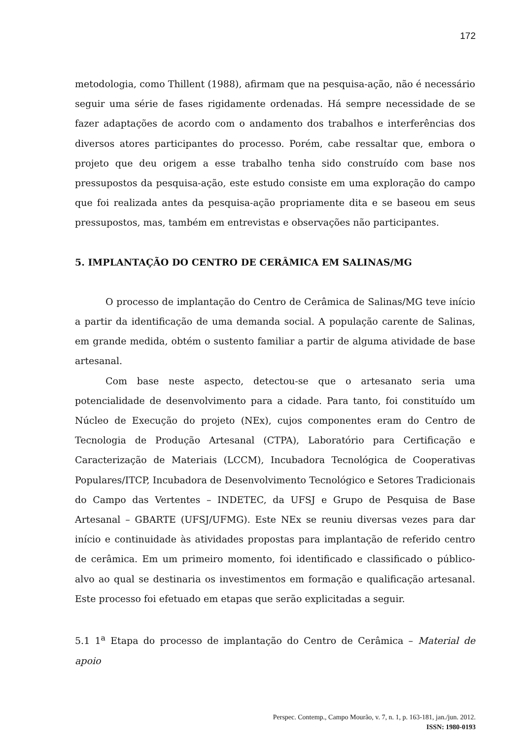172
metodologia, como Thillent (1988), afirmam que na pesquisa-ação, não é necessário seguir uma série de fases rigidamente ordenadas. Há sempre necessidade de se fazer adaptações de acordo com o andamento dos trabalhos e interferências dos diversos atores participantes do processo. Porém, cabe ressaltar que, embora o projeto que deu origem a esse trabalho tenha sido construído com base nos pressupostos da pesquisa-ação, este estudo consiste em uma exploração do campo que foi realizada antes da pesquisa-ação propriamente dita e se baseou em seus pressupostos, mas, também em entrevistas e observações não participantes.
5. IMPLANTAÇÃO DO CENTRO DE CERÂMICA EM SALINAS/MG
O processo de implantação do Centro de Cerâmica de Salinas/MG teve início a partir da identificação de uma demanda social. A população carente de Salinas, em grande medida, obtém o sustento familiar a partir de alguma atividade de base artesanal.
Com base neste aspecto, detectou-se que o artesanato seria uma potencialidade de desenvolvimento para a cidade. Para tanto, foi constituído um Núcleo de Execução do projeto (NEx), cujos componentes eram do Centro de Tecnologia de Produção Artesanal (CTPA), Laboratório para Certificação e Caracterização de Materiais (LCCM), Incubadora Tecnológica de Cooperativas Populares/ITCP, Incubadora de Desenvolvimento Tecnológico e Setores Tradicionais do Campo das Vertentes – INDETEC, da UFSJ e Grupo de Pesquisa de Base Artesanal – GBARTE (UFSJ/UFMG). Este NEx se reuniu diversas vezes para dar início e continuidade às atividades propostas para implantação de referido centro de cerâmica. Em um primeiro momento, foi identificado e classificado o público-alvo ao qual se destinaria os investimentos em formação e qualificação artesanal. Este processo foi efetuado em etapas que serão explicitadas a seguir.
5.1 1<sup>a</sup> Etapa do processo de implantação do Centro de Cerâmica – Material de apoio
Perspec. Contemp., Campo Mourão, v. 7, n. 1, p. 163-181, jan./jun. 2012.
ISSN: 1980-0193